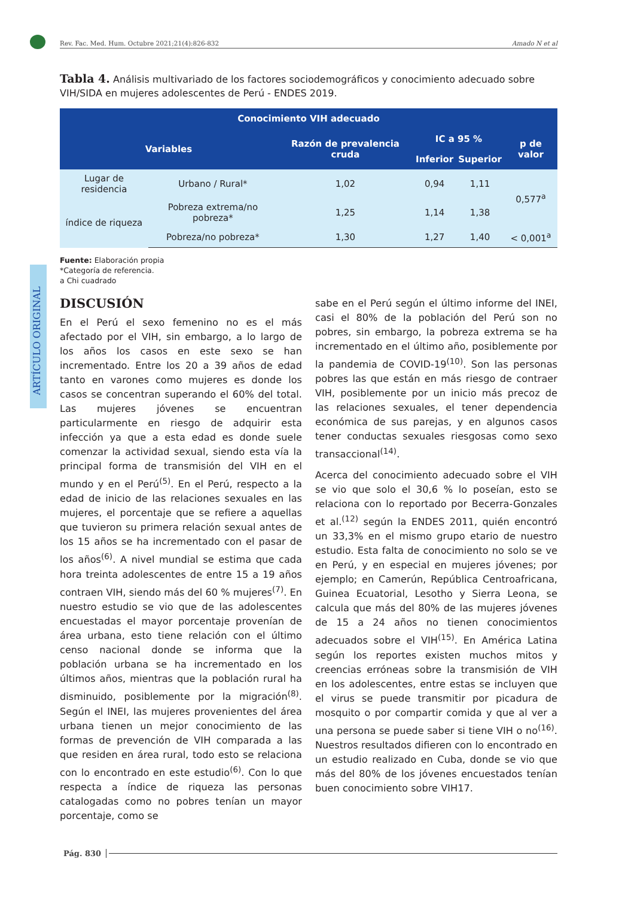Rev. Fac. Med. Hum. Octubre 2021;21(4):826-832 Amado N et al
ARTÍCULO ORIGINAL
Tabla 4. Análisis multivariado de los factores sociodemográficos y conocimiento adecuado sobre VIH/SIDA en mujeres adolescentes de Perú - ENDES 2019.
| Conocimiento VIH adecuado | | | | | |
| --- | --- | --- | --- | --- | --- |
| Variables | | Razón de prevalencia cruda | IC a 95 % | | p de valor |
| | | | Inferior | Superior | |
| Lugar de residencia | Urbano / Rural* | 1,02 | 0,94 | 1,11 | 0,577<sup>a</sup> |
| índice de riqueza | Pobreza extrema/no pobreza* | 1,25 | 1,14 | 1,38 | |
| | Pobreza/no pobreza* | 1,30 | 1,27 | 1,40 | < 0,001<sup>a</sup> |
Fuente: Elaboración propia
*Categoría de referencia.
a Chi cuadrado
DISCUSIÓN
En el Perú el sexo femenino no es el más afectado por el VIH, sin embargo, a lo largo de los años los casos en este sexo se han incrementado. Entre los 20 a 39 años de edad tanto en varones como mujeres es donde los casos se concentran superando el 60% del total. Las mujeres jóvenes se encuentran particularmente en riesgo de adquirir esta infección ya que a esta edad es donde suele comenzar la actividad sexual, siendo esta vía la principal forma de transmisión del VIH en el mundo y en el Perú<sup>(5)</sup>. En el Perú, respecto a la edad de inicio de las relaciones sexuales en las mujeres, el porcentaje que se refiere a aquellas que tuvieron su primera relación sexual antes de los 15 años se ha incrementado con el pasar de los años<sup>(6)</sup>. A nivel mundial se estima que cada hora treinta adolescentes de entre 15 a 19 años contraen VIH, siendo más del 60 % mujeres<sup>(7)</sup>. En nuestro estudio se vio que de las adolescentes encuestadas el mayor porcentaje provenían de área urbana, esto tiene relación con el último censo nacional donde se informa que la población urbana se ha incrementado en los últimos años, mientras que la población rural ha disminuido, posiblemente por la migración<sup>(8)</sup>. Según el INEI, las mujeres provenientes del área urbana tienen un mejor conocimiento de las formas de prevención de VIH comparada a las que residen en área rural, todo esto se relaciona con lo encontrado en este estudio<sup>(6)</sup>. Con lo que respecta a índice de riqueza las personas catalogadas como no pobres tenían un mayor porcentaje, como se
sabe en el Perú según el último informe del INEI, casi el 80% de la población del Perú son no pobres, sin embargo, la pobreza extrema se ha incrementado en el último año, posiblemente por la pandemia de COVID-19<sup>(10)</sup>. Son las personas pobres las que están en más riesgo de contraer VIH, posiblemente por un inicio más precoz de las relaciones sexuales, el tener dependencia económica de sus parejas, y en algunos casos tener conductas sexuales riesgosas como sexo transaccional<sup>(14)</sup>.
Acerca del conocimiento adecuado sobre el VIH se vio que solo el 30,6 % lo poseían, esto se relaciona con lo reportado por Becerra-Gonzales et al.<sup>(12)</sup> según la ENDES 2011, quién encontró un 33,3% en el mismo grupo etario de nuestro estudio. Esta falta de conocimiento no solo se ve en Perú, y en especial en mujeres jóvenes; por ejemplo; en Camerún, República Centroafricana, Guinea Ecuatorial, Lesotho y Sierra Leona, se calcula que más del 80% de las mujeres jóvenes de 15 a 24 años no tienen conocimientos adecuados sobre el VIH<sup>(15)</sup>. En América Latina según los reportes existen muchos mitos y creencias erróneas sobre la transmisión de VIH en los adolescentes, entre estas se incluyen que el virus se puede transmitir por picadura de mosquito o por compartir comida y que al ver a una persona se puede saber si tiene VIH o no<sup>(16)</sup>. Nuestros resultados difieren con lo encontrado en un estudio realizado en Cuba, donde se vio que más del 80% de los jóvenes encuestados tenían buen conocimiento sobre VIH17.
Pág. 830